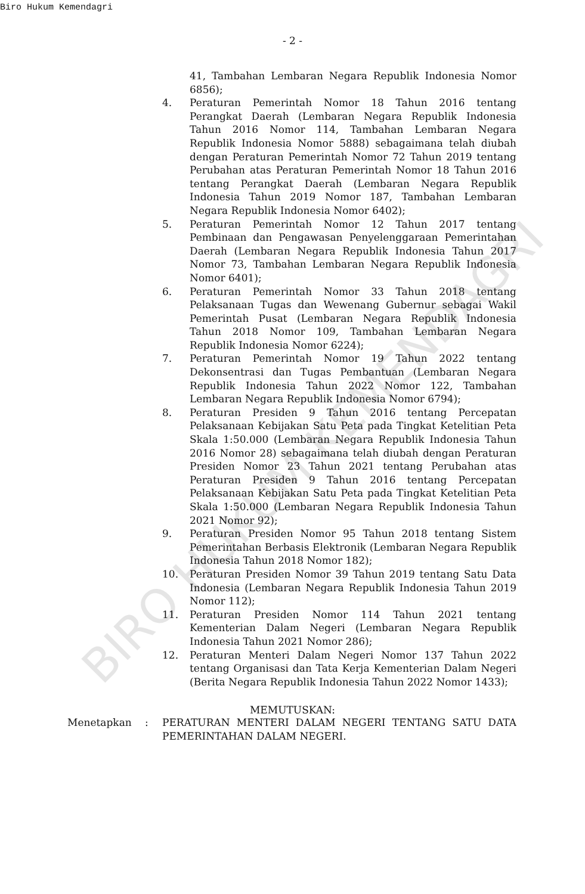Biro Hukum Kemendagri
- 2 -
41, Tambahan Lembaran Negara Republik Indonesia Nomor 6856);
4. Peraturan Pemerintah Nomor 18 Tahun 2016 tentang Perangkat Daerah (Lembaran Negara Republik Indonesia Tahun 2016 Nomor 114, Tambahan Lembaran Negara Republik Indonesia Nomor 5888) sebagaimana telah diubah dengan Peraturan Pemerintah Nomor 72 Tahun 2019 tentang Perubahan atas Peraturan Pemerintah Nomor 18 Tahun 2016 tentang Perangkat Daerah (Lembaran Negara Republik Indonesia Tahun 2019 Nomor 187, Tambahan Lembaran Negara Republik Indonesia Nomor 6402);
5. Peraturan Pemerintah Nomor 12 Tahun 2017 tentang Pembinaan dan Pengawasan Penyelenggaraan Pemerintahan Daerah (Lembaran Negara Republik Indonesia Tahun 2017 Nomor 73, Tambahan Lembaran Negara Republik Indonesia Nomor 6401);
6. Peraturan Pemerintah Nomor 33 Tahun 2018 tentang Pelaksanaan Tugas dan Wewenang Gubernur sebagai Wakil Pemerintah Pusat (Lembaran Negara Republik Indonesia Tahun 2018 Nomor 109, Tambahan Lembaran Negara Republik Indonesia Nomor 6224);
7. Peraturan Pemerintah Nomor 19 Tahun 2022 tentang Dekonsentrasi dan Tugas Pembantuan (Lembaran Negara Republik Indonesia Tahun 2022 Nomor 122, Tambahan Lembaran Negara Republik Indonesia Nomor 6794);
8. Peraturan Presiden 9 Tahun 2016 tentang Percepatan Pelaksanaan Kebijakan Satu Peta pada Tingkat Ketelitian Peta Skala 1:50.000 (Lembaran Negara Republik Indonesia Tahun 2016 Nomor 28) sebagaimana telah diubah dengan Peraturan Presiden Nomor 23 Tahun 2021 tentang Perubahan atas Peraturan Presiden 9 Tahun 2016 tentang Percepatan Pelaksanaan Kebijakan Satu Peta pada Tingkat Ketelitian Peta Skala 1:50.000 (Lembaran Negara Republik Indonesia Tahun 2021 Nomor 92);
9. Peraturan Presiden Nomor 95 Tahun 2018 tentang Sistem Pemerintahan Berbasis Elektronik (Lembaran Negara Republik Indonesia Tahun 2018 Nomor 182);
10. Peraturan Presiden Nomor 39 Tahun 2019 tentang Satu Data Indonesia (Lembaran Negara Republik Indonesia Tahun 2019 Nomor 112);
11. Peraturan Presiden Nomor 114 Tahun 2021 tentang Kementerian Dalam Negeri (Lembaran Negara Republik Indonesia Tahun 2021 Nomor 286);
12. Peraturan Menteri Dalam Negeri Nomor 137 Tahun 2022 tentang Organisasi dan Tata Kerja Kementerian Dalam Negeri (Berita Negara Republik Indonesia Tahun 2022 Nomor 1433);
MEMUTUSKAN:
Menetapkan : PERATURAN MENTERI DALAM NEGERI TENTANG SATU DATA PEMERINTAHAN DALAM NEGERI.
BIRO HUKUM KEMENDAGRI